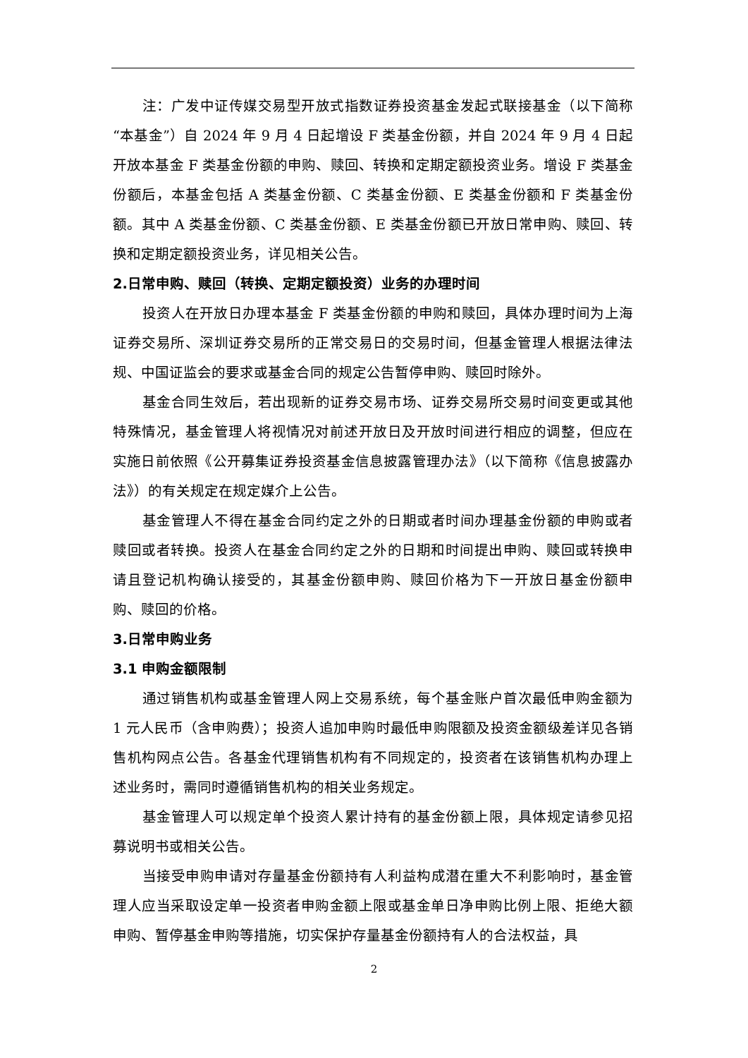注：广发中证传媒交易型开放式指数证券投资基金发起式联接基金（以下简称“本基金”）自 2024 年 9 月 4 日起增设 F 类基金份额，并自 2024 年 9 月 4 日起开放本基金 F 类基金份额的申购、赎回、转换和定期定额投资业务。增设 F 类基金份额后，本基金包括 A 类基金份额、C 类基金份额、E 类基金份额和 F 类基金份额。其中 A 类基金份额、C 类基金份额、E 类基金份额已开放日常申购、赎回、转换和定期定额投资业务，详见相关公告。
2.日常申购、赎回（转换、定期定额投资）业务的办理时间
投资人在开放日办理本基金 F 类基金份额的申购和赎回，具体办理时间为上海证券交易所、深圳证券交易所的正常交易日的交易时间，但基金管理人根据法律法规、中国证监会的要求或基金合同的规定公告暂停申购、赎回时除外。
基金合同生效后，若出现新的证券交易市场、证券交易所交易时间变更或其他特殊情况，基金管理人将视情况对前述开放日及开放时间进行相应的调整，但应在实施日前依照《公开募集证券投资基金信息披露管理办法》（以下简称《信息披露办法》）的有关规定在规定媒介上公告。
基金管理人不得在基金合同约定之外的日期或者时间办理基金份额的申购或者赎回或者转换。投资人在基金合同约定之外的日期和时间提出申购、赎回或转换申请且登记机构确认接受的，其基金份额申购、赎回价格为下一开放日基金份额申购、赎回的价格。
3.日常申购业务
3.1 申购金额限制
通过销售机构或基金管理人网上交易系统，每个基金账户首次最低申购金额为 1 元人民币（含申购费）；投资人追加申购时最低申购限额及投资金额级差详见各销售机构网点公告。各基金代理销售机构有不同规定的，投资者在该销售机构办理上述业务时，需同时遵循销售机构的相关业务规定。
基金管理人可以规定单个投资人累计持有的基金份额上限，具体规定请参见招募说明书或相关公告。
当接受申购申请对存量基金份额持有人利益构成潜在重大不利影响时，基金管理人应当采取设定单一投资者申购金额上限或基金单日净申购比例上限、拒绝大额申购、暂停基金申购等措施，切实保护存量基金份额持有人的合法权益，具
2